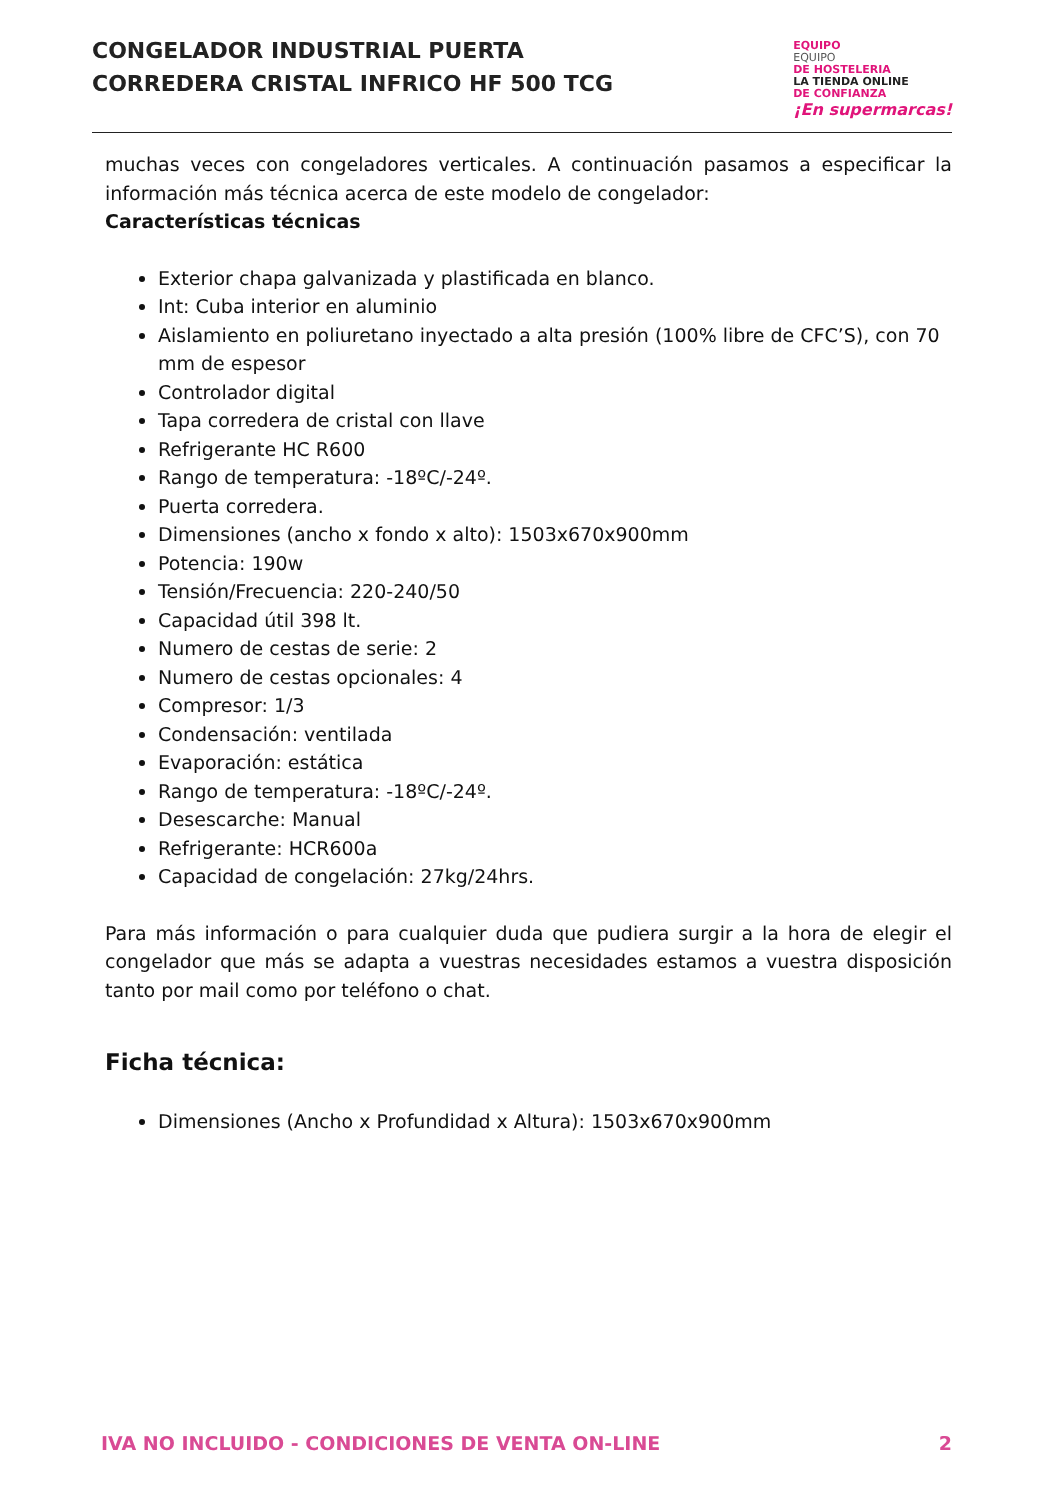CONGELADOR INDUSTRIAL PUERTA
CORREDERA CRISTAL INFRICO HF 500 TCG
EQUIPO
EQUIPO
DE HOSTELERIA
LA TIENDA ONLINE
DE CONFIANZA
¡En supermarcas!
muchas veces con congeladores verticales. A continuación pasamos a especificar la información más técnica acerca de este modelo de congelador:
Características técnicas
Exterior chapa galvanizada y plastificada en blanco.
Int: Cuba interior en aluminio
Aislamiento en poliuretano inyectado a alta presión (100% libre de CFC’S), con 70 mm de espesor
Controlador digital
Tapa corredera de cristal con llave
Refrigerante HC R600
Rango de temperatura: -18ºC/-24º.
Puerta corredera.
Dimensiones (ancho x fondo x alto): 1503x670x900mm
Potencia: 190w
Tensión/Frecuencia: 220-240/50
Capacidad útil 398 lt.
Numero de cestas de serie: 2
Numero de cestas opcionales: 4
Compresor: 1/3
Condensación: ventilada
Evaporación: estática
Rango de temperatura: -18ºC/-24º.
Desescarche: Manual
Refrigerante: HCR600a
Capacidad de congelación: 27kg/24hrs.
Para más información o para cualquier duda que pudiera surgir a la hora de elegir el congelador que más se adapta a vuestras necesidades estamos a vuestra disposición tanto por mail como por teléfono o chat.
Ficha técnica:
Dimensiones (Ancho x Profundidad x Altura): 1503x670x900mm
IVA NO INCLUIDO - CONDICIONES DE VENTA ON-LINE 2